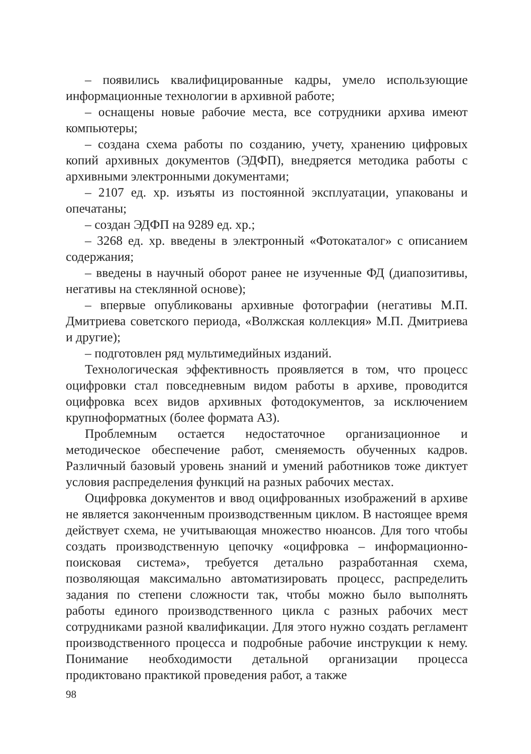– появились квалифицированные кадры, умело использующие информационные технологии в архивной работе;
– оснащены новые рабочие места, все сотрудники архива имеют компьютеры;
– создана схема работы по созданию, учету, хранению цифровых копий архивных документов (ЭДФП), внедряется методика работы с архивными электронными документами;
– 2107 ед. хр. изъяты из постоянной эксплуатации, упакованы и опечатаны;
– создан ЭДФП на 9289 ед. хр.;
– 3268 ед. хр. введены в электронный «Фотокаталог» с описанием содержания;
– введены в научный оборот ранее не изученные ФД (диапозитивы, негативы на стеклянной основе);
– впервые опубликованы архивные фотографии (негативы М.П. Дмитриева советского периода, «Волжская коллекция» М.П. Дмитриева и другие);
– подготовлен ряд мультимедийных изданий.
Технологическая эффективность проявляется в том, что процесс оцифровки стал повседневным видом работы в архиве, проводится оцифровка всех видов архивных фотодокументов, за исключением крупноформатных (более формата А3).
Проблемным остается недостаточное организационное и методическое обеспечение работ, сменяемость обученных кадров. Различный базовый уровень знаний и умений работников тоже диктует условия распределения функций на разных рабочих местах.
Оцифровка документов и ввод оцифрованных изображений в архиве не является законченным производственным циклом. В настоящее время действует схема, не учитывающая множество нюансов. Для того чтобы создать производственную цепочку «оцифровка – информационно-поисковая система», требуется детально разработанная схема, позволяющая максимально автоматизировать процесс, распределить задания по степени сложности так, чтобы можно было выполнять работы единого производственного цикла с разных рабочих мест сотрудниками разной квалификации. Для этого нужно создать регламент производственного процесса и подробные рабочие инструкции к нему. Понимание необходимости детальной организации процесса продиктовано практикой проведения работ, а также
98